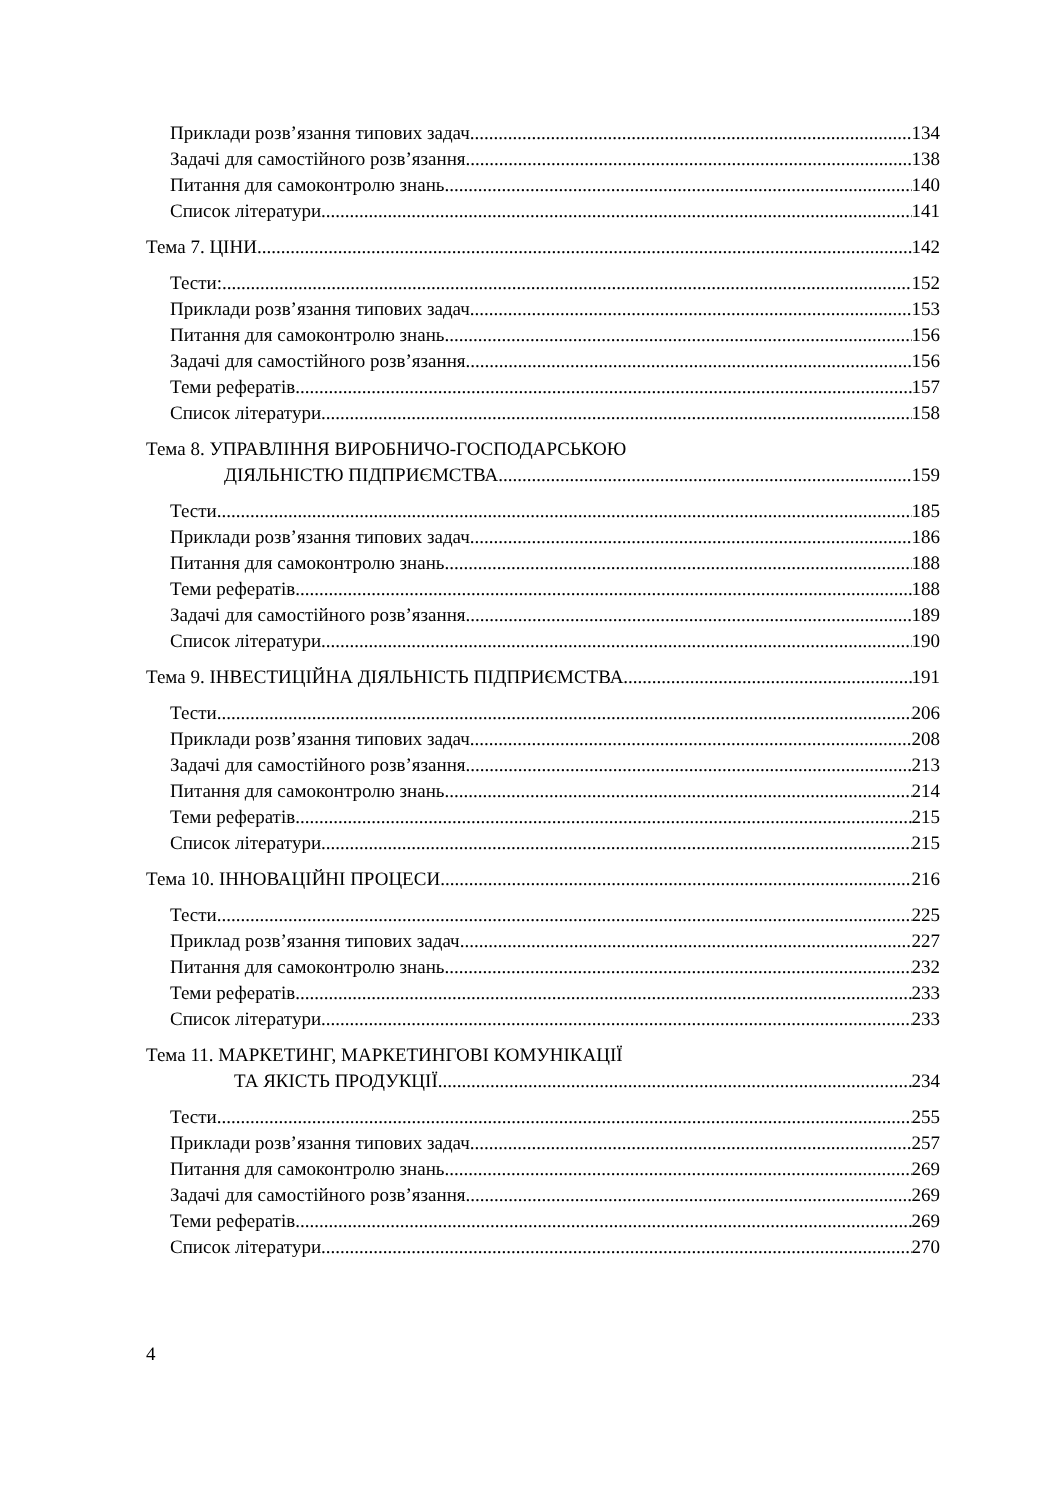Приклади розв’язання типових задач 134
Задачі для самостійного розв’язання 138
Питання для самоконтролю знань 140
Список літератури 141
Тема 7. ЦІНИ 142
Тести: 152
Приклади розв’язання типових задач 153
Питання для самоконтролю знань 156
Задачі для самостійного розв’язання 156
Теми рефератів 157
Список літератури 158
Тема 8. УПРАВЛІННЯ ВИРОБНИЧО-ГОСПОДАРСЬКОЮ
ДІЯЛЬНІСТЮ ПІДПРИЄМСТВА 159
Тести 185
Приклади розв’язання типових задач 186
Питання для самоконтролю знань 188
Теми рефератів 188
Задачі для самостійного розв’язання 189
Список літератури 190
Тема 9. ІНВЕСТИЦІЙНА ДІЯЛЬНІСТЬ ПІДПРИЄМСТВА 191
Тести 206
Приклади розв’язання типових задач 208
Задачі для самостійного розв’язання 213
Питання для самоконтролю знань 214
Теми рефератів 215
Список літератури 215
Тема 10. ІННОВАЦІЙНІ ПРОЦЕСИ 216
Тести 225
Приклад розв’язання типових задач 227
Питання для самоконтролю знань 232
Теми рефератів 233
Список літератури 233
Тема 11. МАРКЕТИНГ, МАРКЕТИНГОВІ КОМУНІКАЦІЇ
ТА ЯКІСТЬ ПРОДУКЦІЇ 234
Тести 255
Приклади розв’язання типових задач 257
Питання для самоконтролю знань 269
Задачі для самостійного розв’язання 269
Теми рефератів 269
Список літератури 270
4